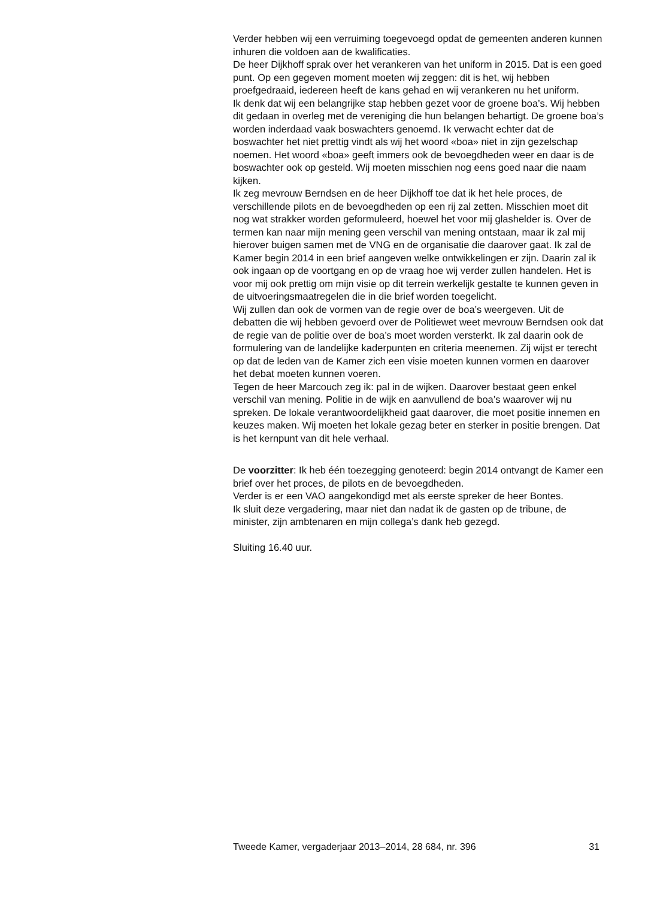Verder hebben wij een verruiming toegevoegd opdat de gemeenten anderen kunnen inhuren die voldoen aan de kwalificaties.
De heer Dijkhoff sprak over het verankeren van het uniform in 2015. Dat is een goed punt. Op een gegeven moment moeten wij zeggen: dit is het, wij hebben proefgedraaid, iedereen heeft de kans gehad en wij verankeren nu het uniform.
Ik denk dat wij een belangrijke stap hebben gezet voor de groene boa’s. Wij hebben dit gedaan in overleg met de vereniging die hun belangen behartigt. De groene boa’s worden inderdaad vaak boswachters genoemd. Ik verwacht echter dat de boswachter het niet prettig vindt als wij het woord «boa» niet in zijn gezelschap noemen. Het woord «boa» geeft immers ook de bevoegdheden weer en daar is de boswachter ook op gesteld. Wij moeten misschien nog eens goed naar die naam kijken.
Ik zeg mevrouw Berndsen en de heer Dijkhoff toe dat ik het hele proces, de verschillende pilots en de bevoegdheden op een rij zal zetten. Misschien moet dit nog wat strakker worden geformuleerd, hoewel het voor mij glashelder is. Over de termen kan naar mijn mening geen verschil van mening ontstaan, maar ik zal mij hierover buigen samen met de VNG en de organisatie die daarover gaat. Ik zal de Kamer begin 2014 in een brief aangeven welke ontwikkelingen er zijn. Daarin zal ik ook ingaan op de voortgang en op de vraag hoe wij verder zullen handelen. Het is voor mij ook prettig om mijn visie op dit terrein werkelijk gestalte te kunnen geven in de uitvoeringsmaatregelen die in die brief worden toegelicht.
Wij zullen dan ook de vormen van de regie over de boa’s weergeven. Uit de debatten die wij hebben gevoerd over de Politiewet weet mevrouw Berndsen ook dat de regie van de politie over de boa’s moet worden versterkt. Ik zal daarin ook de formulering van de landelijke kaderpunten en criteria meenemen. Zij wijst er terecht op dat de leden van de Kamer zich een visie moeten kunnen vormen en daarover het debat moeten kunnen voeren.
Tegen de heer Marcouch zeg ik: pal in de wijken. Daarover bestaat geen enkel verschil van mening. Politie in de wijk en aanvullend de boa’s waarover wij nu spreken. De lokale verantwoordelijkheid gaat daarover, die moet positie innemen en keuzes maken. Wij moeten het lokale gezag beter en sterker in positie brengen. Dat is het kernpunt van dit hele verhaal.
De voorzitter: Ik heb één toezegging genoteerd: begin 2014 ontvangt de Kamer een brief over het proces, de pilots en de bevoegdheden.
Verder is er een VAO aangekondigd met als eerste spreker de heer Bontes.
Ik sluit deze vergadering, maar niet dan nadat ik de gasten op de tribune, de minister, zijn ambtenaren en mijn collega’s dank heb gezegd.
Sluiting 16.40 uur.
Tweede Kamer, vergaderjaar 2013–2014, 28 684, nr. 396 31